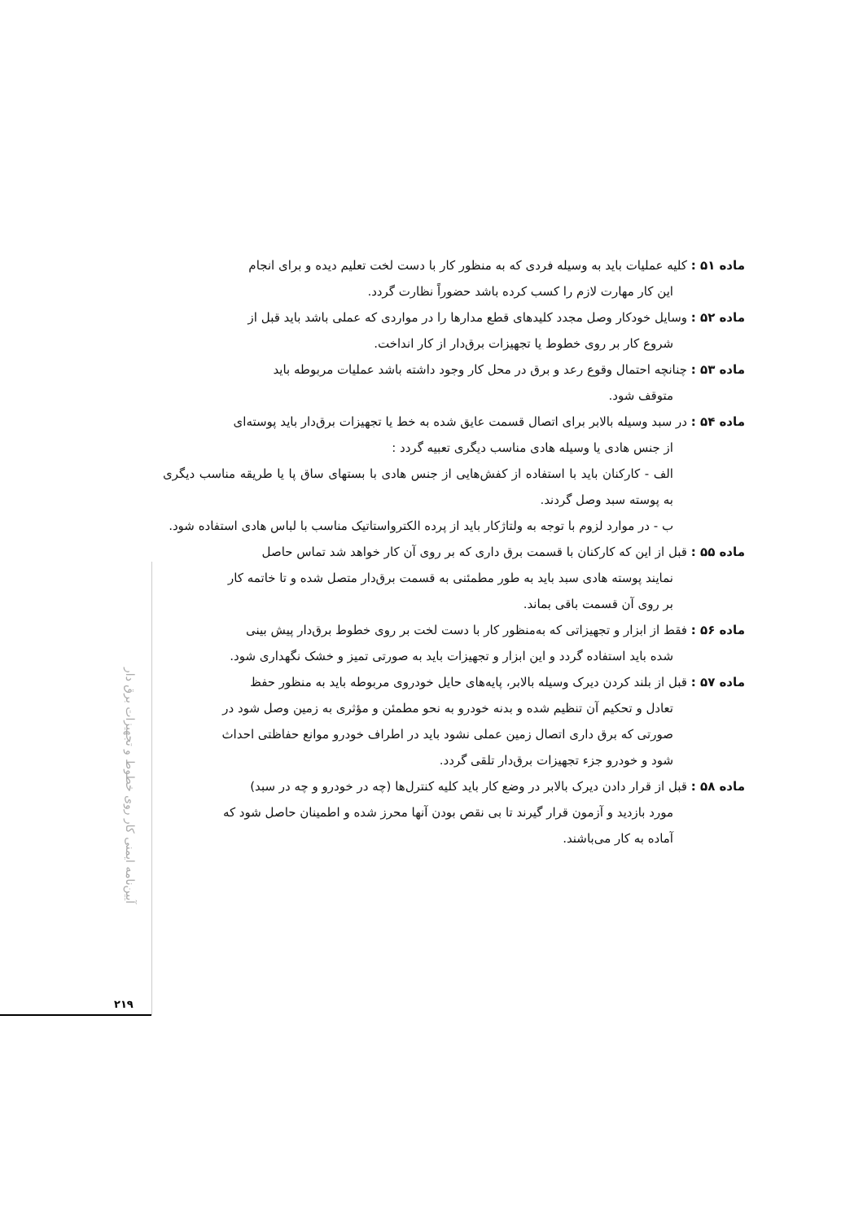ماده ۵۱ : کلیه عملیات باید به وسیله فردی که به منظور کار با دست لخت تعلیم دیده و برای انجام
این کار مهارت لازم را کسب کرده باشد حضوراً نظارت گردد.
ماده ۵۲ : وسایل خودکار وصل مجدد کلیدهای قطع مدارها را در مواردی که عملی باشد باید قبل از
شروع کار بر روی خطوط یا تجهیزات برق‌دار از کار انداخت.
ماده ۵۳ : چنانچه احتمال وقوع رعد و برق در محل کار وجود داشته باشد عملیات مربوطه باید
متوقف شود.
ماده ۵۴ : در سبد وسیله بالابر برای اتصال قسمت عایق شده به خط یا تجهیزات برق‌دار باید پوسته‌ای
از جنس هادی یا وسیله هادی مناسب دیگری تعبیه گردد :
الف - کارکنان باید با استفاده از کفش‌هایی از جنس هادی با بستهای ساق پا یا طریقه مناسب دیگری به پوسته سبد وصل گردند.
ب - در موارد لزوم با توجه به ولتاژکار باید از پرده الکترواستاتیک مناسب با لباس هادی استفاده شود.
ماده ۵۵ : قبل از این که کارکنان با قسمت برق داری که بر روی آن کار خواهد شد تماس حاصل
نمایند پوسته هادی سبد باید به طور مطمئنی به قسمت برق‌دار متصل شده و تا خاتمه کار
بر روی آن قسمت باقی بماند.
ماده ۵۶ : فقط از ابزار و تجهیزاتی که به‌منظور کار با دست لخت بر روی خطوط برق‌دار پیش بینی
شده باید استفاده گردد و این ابزار و تجهیزات باید به صورتی تمیز و خشک نگهداری شود.
ماده ۵۷ : قبل از بلند کردن دیرک وسیله بالابر، پایه‌های حایل خودروی مربوطه باید به منظور حفظ
تعادل و تحکیم آن تنظیم شده و بدنه خودرو به نحو مطمئن و مؤثری به زمین وصل شود در
صورتی که برق داری اتصال زمین عملی نشود باید در اطراف خودرو موانع حفاظتی احداث
شود و خودرو جزء تجهیزات برق‌دار تلقی گردد.
ماده ۵۸ : قبل از قرار دادن دیرک بالابر در وضع کار باید کلیه کنترل‌ها (چه در خودرو و چه در سبد)
مورد بازدید و آزمون قرار گیرند تا بی نقص بودن آنها محرز شده و اطمینان حاصل شود که
آماده به کار می‌باشند.
آیین‌نامه ایمنی کار روی خطوط و تجهیزات برق دار
۲۱۹